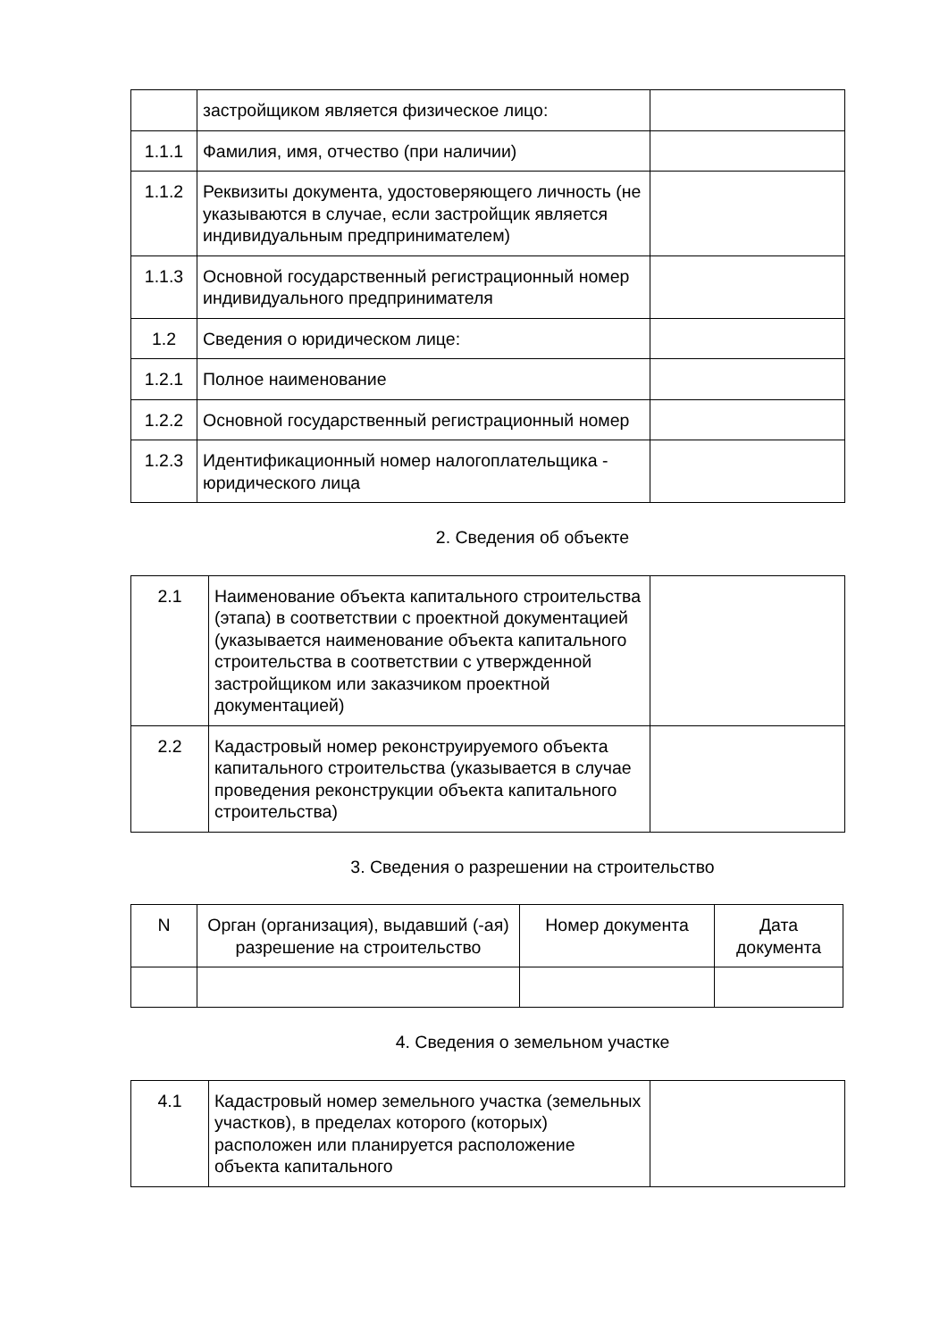| | застройщиком является физическое лицо: | |
| 1.1.1 | Фамилия, имя, отчество (при наличии) | |
| 1.1.2 | Реквизиты документа, удостоверяющего личность (не указываются в случае, если застройщик является индивидуальным предпринимателем) | |
| 1.1.3 | Основной государственный регистрационный номер индивидуального предпринимателя | |
| 1.2 | Сведения о юридическом лице: | |
| 1.2.1 | Полное наименование | |
| 1.2.2 | Основной государственный регистрационный номер | |
| 1.2.3 | Идентификационный номер налогоплательщика - юридического лица | |
2. Сведения об объекте
| 2.1 | Наименование объекта капитального строительства (этапа) в соответствии с проектной документацией (указывается наименование объекта капитального строительства в соответствии с утвержденной застройщиком или заказчиком проектной документацией) | |
| 2.2 | Кадастровый номер реконструируемого объекта капитального строительства (указывается в случае проведения реконструкции объекта капитального строительства) | |
3. Сведения о разрешении на строительство
| N | Орган (организация), выдавший (-ая) разрешение на строительство | Номер документа | Дата документа |
4. Сведения о земельном участке
| 4.1 | Кадастровый номер земельного участка (земельных участков), в пределах которого (которых) расположен или планируется расположение объекта капитального | |